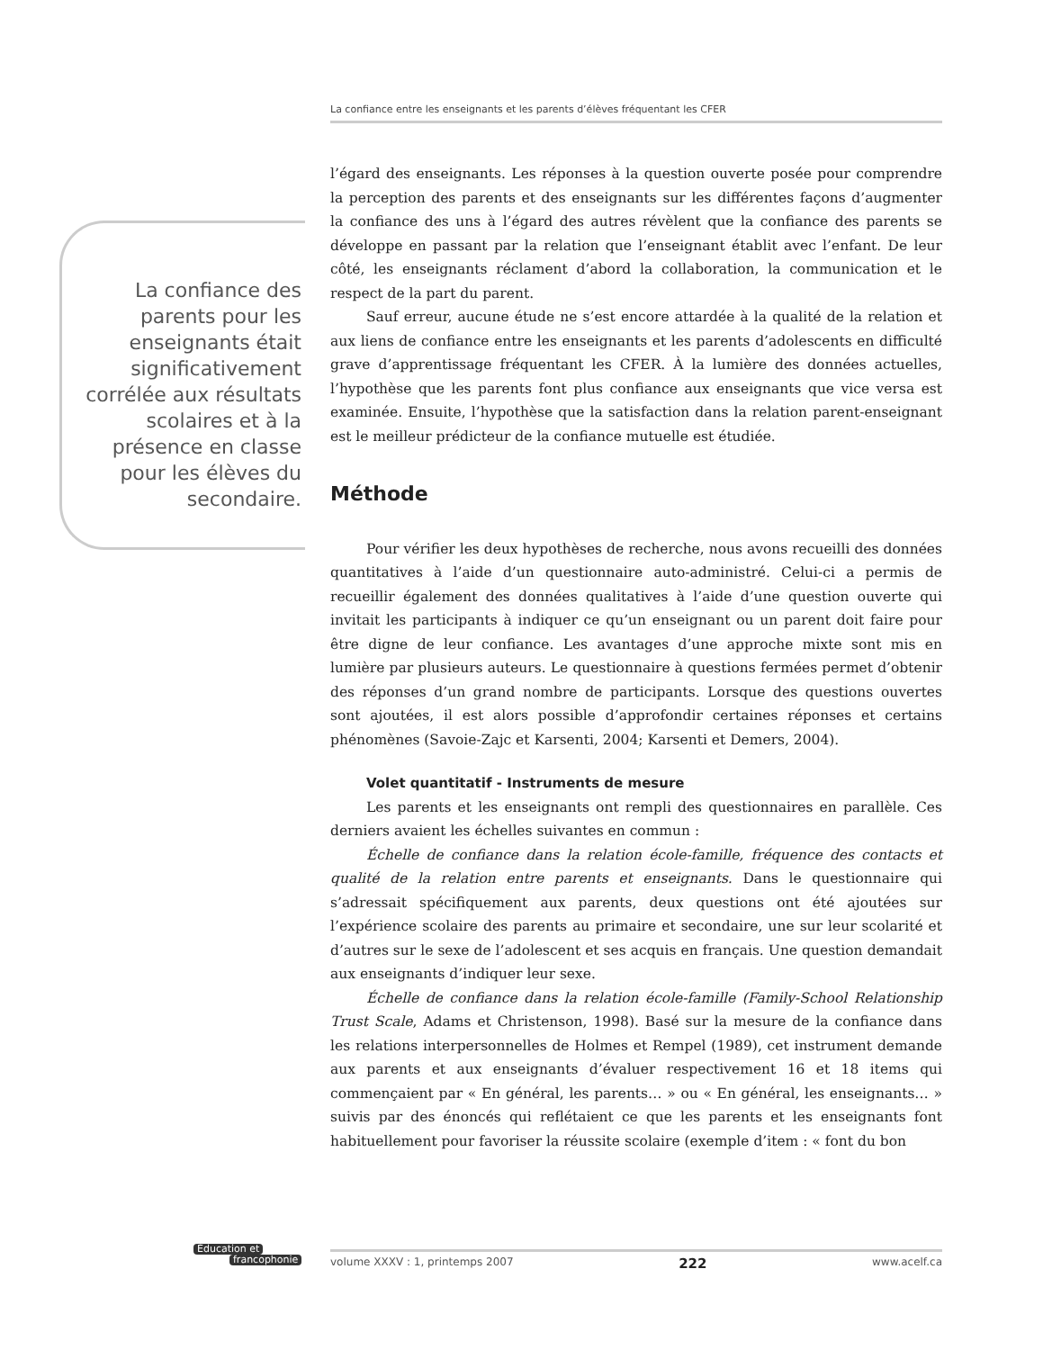La confiance entre les enseignants et les parents d’élèves fréquentant les CFER
La confiance des parents pour les enseignants était signi­ficativement corrélée aux résultats scolaires et à la présence en classe pour les élèves du secondaire.
l’égard des enseignants. Les réponses à la question ouverte posée pour comprendre la perception des parents et des enseignants sur les différentes façons d’augmenter la confiance des uns à l’égard des autres révèlent que la confiance des parents se développe en passant par la relation que l’enseignant établit avec l’enfant. De leur côté, les enseignants réclament d’abord la collaboration, la communication et le respect de la part du parent.
Sauf erreur, aucune étude ne s’est encore attardée à la qualité de la relation et aux liens de confiance entre les enseignants et les parents d’adolescents en difficulté grave d’apprentissage fréquentant les CFER. À la lumière des données actuelles, l’hypothèse que les parents font plus confiance aux enseignants que vice versa est examinée. Ensuite, l’hypothèse que la satisfaction dans la relation parent-enseignant est le meilleur prédicteur de la confiance mutuelle est étudiée.
Méthode
Pour vérifier les deux hypothèses de recherche, nous avons recueilli des données quantitatives à l’aide d’un questionnaire auto-administré. Celui-ci a permis de recueillir également des données qualitatives à l’aide d’une question ouverte qui invitait les participants à indiquer ce qu’un enseignant ou un parent doit faire pour être digne de leur confiance. Les avantages d’une approche mixte sont mis en lumière par plusieurs auteurs. Le questionnaire à questions fermées permet d’obtenir des réponses d’un grand nombre de participants. Lorsque des questions ouvertes sont ajoutées, il est alors possible d’approfondir certaines réponses et certains phénomènes (Savoie-Zajc et Karsenti, 2004; Karsenti et Demers, 2004).
Volet quantitatif - Instruments de mesure
Les parents et les enseignants ont rempli des questionnaires en parallèle. Ces derniers avaient les échelles suivantes en commun :
Échelle de confiance dans la relation école-famille, fréquence des contacts et qualité de la relation entre parents et enseignants. Dans le questionnaire qui s’adressait spécifiquement aux parents, deux questions ont été ajoutées sur l’expérience scolaire des parents au primaire et secondaire, une sur leur scolarité et d’autres sur le sexe de l’adolescent et ses acquis en français. Une question demandait aux enseignants d’indiquer leur sexe.
Échelle de confiance dans la relation école-famille (Family-School Relationship Trust Scale, Adams et Christenson, 1998). Basé sur la mesure de la confiance dans les relations interpersonnelles de Holmes et Rempel (1989), cet instrument demande aux parents et aux enseignants d’évaluer respectivement 16 et 18 items qui commençaient par « En général, les parents… » ou « En général, les enseignants… » suivis par des énoncés qui reflétaient ce que les parents et les enseignants font habituellement pour favoriser la réussite scolaire (exemple d’item : « font du bon
Éducation et
francophonie
volume XXXV : 1, printemps 2007 222 www.acelf.ca